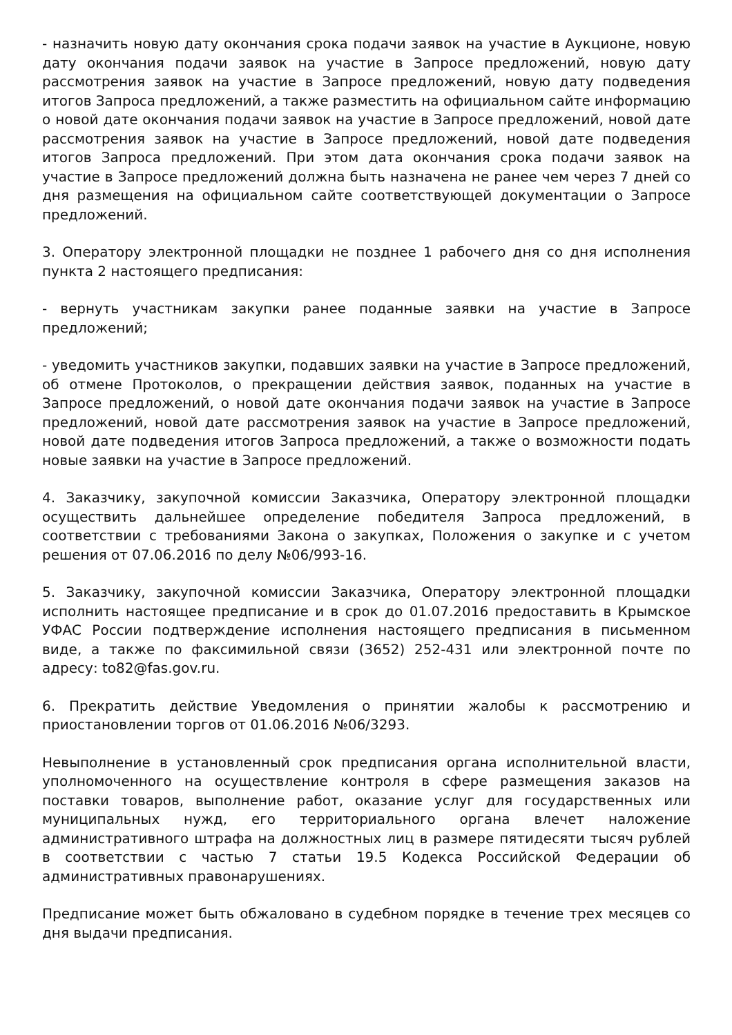- назначить новую дату окончания срока подачи заявок на участие в Аукционе, новую дату окончания подачи заявок на участие в Запросе предложений, новую дату рассмотрения заявок на участие в Запросе предложений, новую дату подведения итогов Запроса предложений, а также разместить на официальном сайте информацию о новой дате окончания подачи заявок на участие в Запросе предложений, новой дате рассмотрения заявок на участие в Запросе предложений, новой дате подведения итогов Запроса предложений. При этом дата окончания срока подачи заявок на участие в Запросе предложений должна быть назначена не ранее чем через 7 дней со дня размещения на официальном сайте соответствующей документации о Запросе предложений.
3. Оператору электронной площадки не позднее 1 рабочего дня со дня исполнения пункта 2 настоящего предписания:
- вернуть участникам закупки ранее поданные заявки на участие в Запросе предложений;
- уведомить участников закупки, подавших заявки на участие в Запросе предложений, об отмене Протоколов, о прекращении действия заявок, поданных на участие в Запросе предложений, о новой дате окончания подачи заявок на участие в Запросе предложений, новой дате рассмотрения заявок на участие в Запросе предложений, новой дате подведения итогов Запроса предложений, а также о возможности подать новые заявки на участие в Запросе предложений.
4. Заказчику, закупочной комиссии Заказчика, Оператору электронной площадки осуществить дальнейшее определение победителя Запроса предложений, в соответствии с требованиями Закона о закупках, Положения о закупке и с учетом решения от 07.06.2016 по делу №06/993-16.
5. Заказчику, закупочной комиссии Заказчика, Оператору электронной площадки исполнить настоящее предписание и в срок до 01.07.2016 предоставить в Крымское УФАС России подтверждение исполнения настоящего предписания в письменном виде, а также по факсимильной связи (3652) 252-431 или электронной почте по адресу: to82@fas.gov.ru.
6. Прекратить действие Уведомления о принятии жалобы к рассмотрению и приостановлении торгов от 01.06.2016 №06/3293.
Невыполнение в установленный срок предписания органа исполнительной власти, уполномоченного на осуществление контроля в сфере размещения заказов на поставки товаров, выполнение работ, оказание услуг для государственных или муниципальных нужд, его территориального органа влечет наложение административного штрафа на должностных лиц в размере пятидесяти тысяч рублей в соответствии с частью 7 статьи 19.5 Кодекса Российской Федерации об административных правонарушениях.
Предписание может быть обжаловано в судебном порядке в течение трех месяцев со дня выдачи предписания.